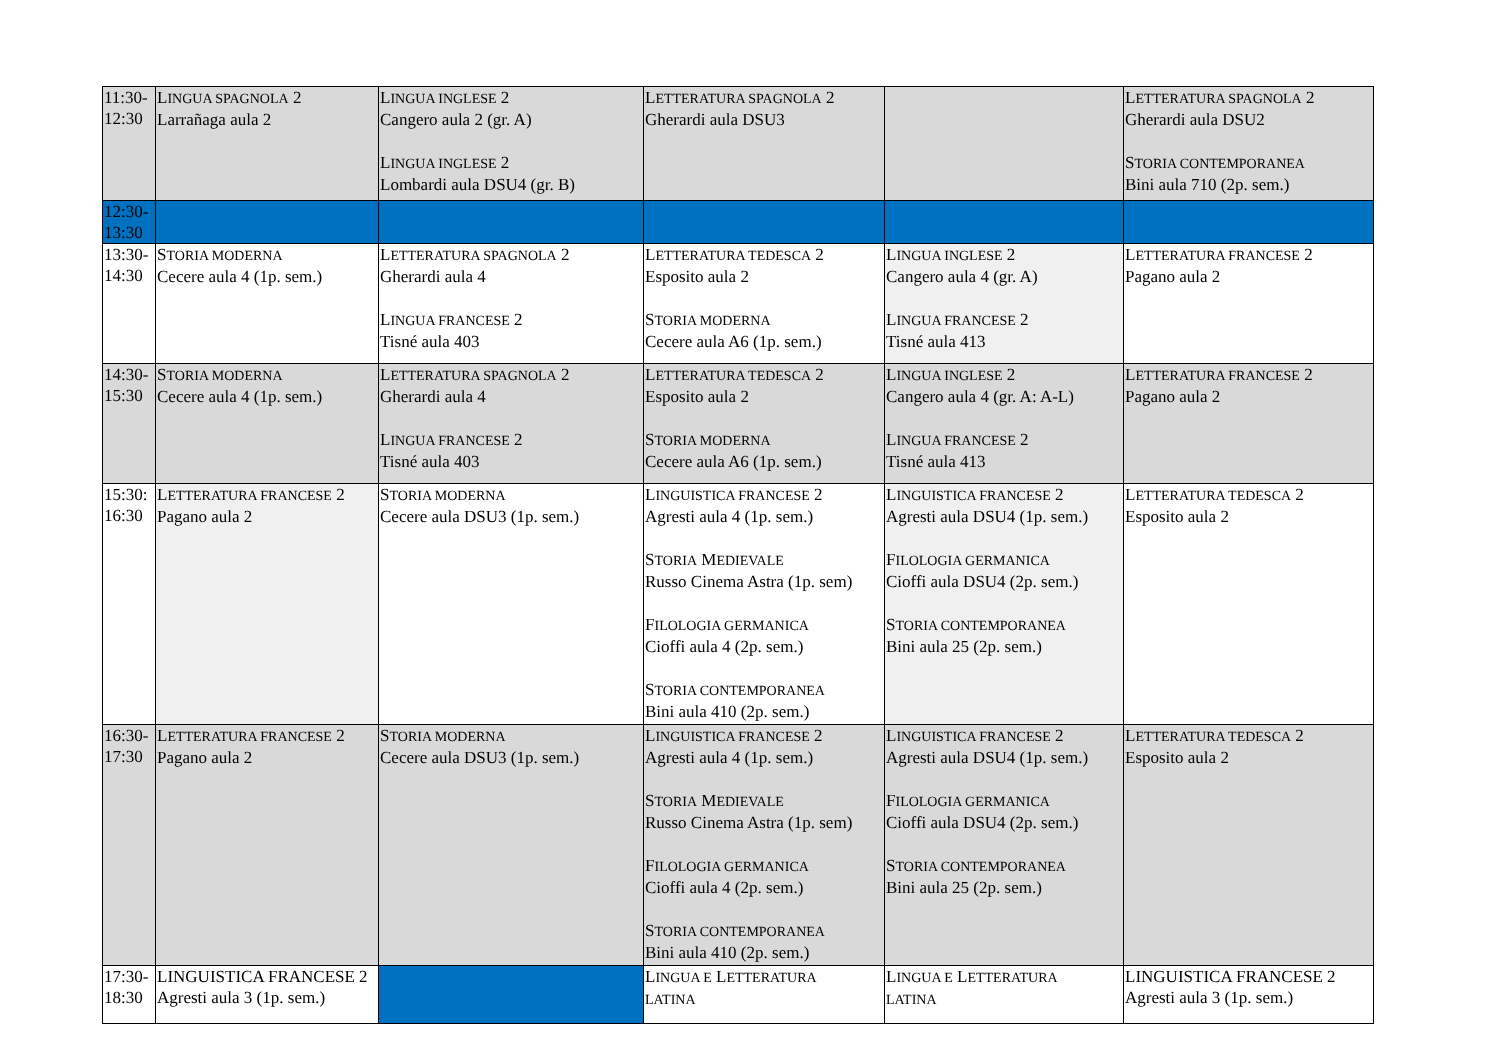| 11:30- 12:30 | L INGUA SPAGNOLA 2 Larrañaga aula 2 | L INGUA INGLESE 2 Cangero aula 2 (gr. A) L INGUA INGLESE 2 Lombardi aula DSU4 (gr. B) | L ETTERATURA SPAGNOLA 2 Gherardi aula DSU3 | | L ETTERATURA SPAGNOLA 2 Gherardi aula DSU2 S TORIA CONTEMPORANEA Bini aula 710 (2p. sem.) |
| 12:30- 13:30 | | | | | |
| 13:30- 14:30 | S TORIA MODERNA Cecere aula 4 (1p. sem.) | L ETTERATURA SPAGNOLA 2 Gherardi aula 4 L INGUA FRANCESE 2 Tisné aula 403 | L ETTERATURA TEDESCA 2 Esposito aula 2 S TORIA MODERNA Cecere aula A6 (1p. sem.) | L INGUA INGLESE 2 Cangero aula 4 (gr. A) L INGUA FRANCESE 2 Tisné aula 413 | L ETTERATURA FRANCESE 2 Pagano aula 2 |
| 14:30- 15:30 | S TORIA MODERNA Cecere aula 4 (1p. sem.) | L ETTERATURA SPAGNOLA 2 Gherardi aula 4 L INGUA FRANCESE 2 Tisné aula 403 | L ETTERATURA TEDESCA 2 Esposito aula 2 S TORIA MODERNA Cecere aula A6 (1p. sem.) | L INGUA INGLESE 2 Cangero aula 4 (gr. A: A-L) L INGUA FRANCESE 2 Tisné aula 413 | L ETTERATURA FRANCESE 2 Pagano aula 2 |
| 15:30: 16:30 | L ETTERATURA FRANCESE 2 Pagano aula 2 | S TORIA MODERNA Cecere aula DSU3 (1p. sem.) | L INGUISTICA FRANCESE 2 Agresti aula 4 (1p. sem.) S TORIA M EDIEVALE Russo Cinema Astra (1p. sem) F ILOLOGIA GERMANICA Cioffi aula 4 (2p. sem.) S TORIA CONTEMPORANEA Bini aula 410 (2p. sem.) | L INGUISTICA FRANCESE 2 Agresti aula DSU4 (1p. sem.) F ILOLOGIA GERMANICA Cioffi aula DSU4 (2p. sem.) S TORIA CONTEMPORANEA Bini aula 25 (2p. sem.) | L ETTERATURA TEDESCA 2 Esposito aula 2 |
| 16:30- 17:30 | L ETTERATURA FRANCESE 2 Pagano aula 2 | S TORIA MODERNA Cecere aula DSU3 (1p. sem.) | L INGUISTICA FRANCESE 2 Agresti aula 4 (1p. sem.) S TORIA M EDIEVALE Russo Cinema Astra (1p. sem) F ILOLOGIA GERMANICA Cioffi aula 4 (2p. sem.) S TORIA CONTEMPORANEA Bini aula 410 (2p. sem.) | L INGUISTICA FRANCESE 2 Agresti aula DSU4 (1p. sem.) F ILOLOGIA GERMANICA Cioffi aula DSU4 (2p. sem.) S TORIA CONTEMPORANEA Bini aula 25 (2p. sem.) | L ETTERATURA TEDESCA 2 Esposito aula 2 |
| 17:30- 18:30 | LINGUISTICA FRANCESE 2 Agresti aula 3 (1p. sem.) | | L INGUA E L ETTERATURA LATINA | L INGUA E L ETTERATURA LATINA | LINGUISTICA FRANCESE 2 Agresti aula 3 (1p. sem.) |